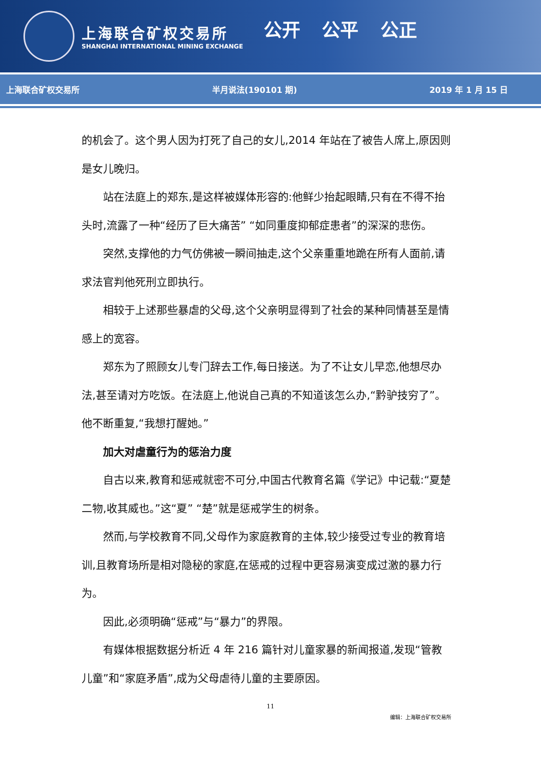上海联合矿权交易所
SHANGHAI INTERNATIONAL MINING EXCHANGE
公开 公平 公正
上海联合矿权交易所 半月说法(190101 期) 2019 年 1 月 15 日
的机会了。这个男人因为打死了自己的女儿,2014 年站在了被告人席上,原因则是女儿晚归。
站在法庭上的郑东,是这样被媒体形容的:他鲜少抬起眼睛,只有在不得不抬头时,流露了一种“经历了巨大痛苦” “如同重度抑郁症患者”的深深的悲伤。
突然,支撑他的力气仿佛被一瞬间抽走,这个父亲重重地跪在所有人面前,请求法官判他死刑立即执行。
相较于上述那些暴虐的父母,这个父亲明显得到了社会的某种同情甚至是情感上的宽容。
郑东为了照顾女儿专门辞去工作,每日接送。为了不让女儿早恋,他想尽办法,甚至请对方吃饭。在法庭上,他说自己真的不知道该怎么办,“黔驴技穷了”。他不断重复,“我想打醒她。”
加大对虐童行为的惩治力度
自古以来,教育和惩戒就密不可分,中国古代教育名篇《学记》中记载:“夏楚二物,收其威也。”这“夏” “楚”就是惩戒学生的树条。
然而,与学校教育不同,父母作为家庭教育的主体,较少接受过专业的教育培训,且教育场所是相对隐秘的家庭,在惩戒的过程中更容易演变成过激的暴力行为。
因此,必须明确“惩戒”与“暴力”的界限。
有媒体根据数据分析近 4 年 216 篇针对儿童家暴的新闻报道,发现“管教儿童”和“家庭矛盾”,成为父母虐待儿童的主要原因。
11
编辑：上海联合矿权交易所